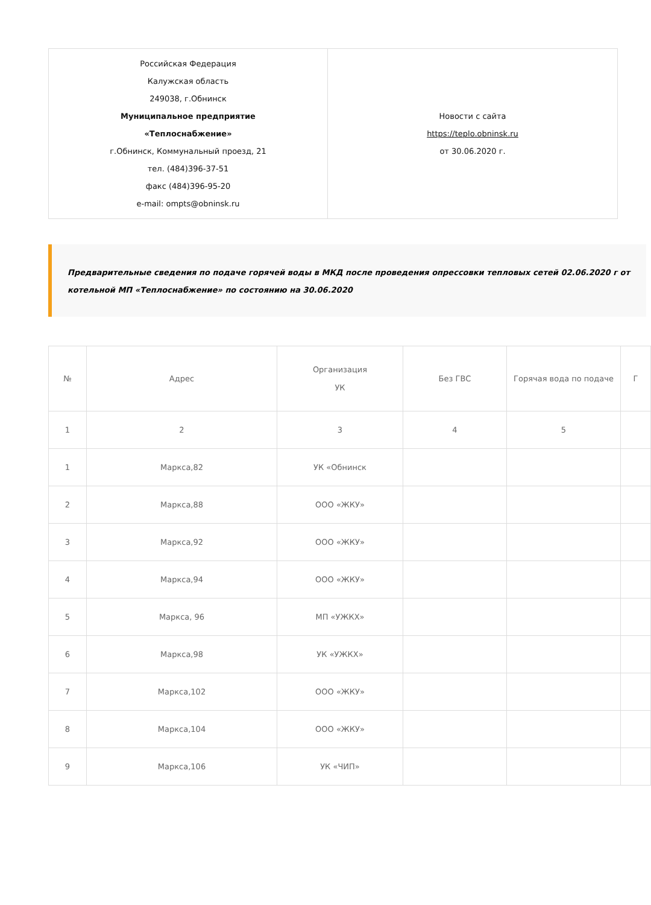| Российская Федерация Калужская область 249038, г.Обнинск Муниципальное предприятие «Теплоснабжение» г.Обнинск, Коммунальный проезд, 21 тел. (484)396-37-51 факс (484)396-95-20 e-mail: ompts@obninsk.ru | Новости с сайта https://teplo.obninsk.ru от 30.06.2020 г. |
Предварительные сведения по подаче горячей воды в МКД после проведения опрессовки тепловых сетей 02.06.2020 г от котельной МП «Теплоснабжение» по состоянию на 30.06.2020
| № | Адрес | Организация УК | Без ГВС | Горячая вода по подаче | Г |
| --- | --- | --- | --- | --- | --- |
| 1 | 2 | 3 | 4 | 5 | |
| 1 | Маркса,82 | УК «Обнинск | | | |
| 2 | Маркса,88 | ООО «ЖКУ» | | | |
| 3 | Маркса,92 | ООО «ЖКУ» | | | |
| 4 | Маркса,94 | ООО «ЖКУ» | | | |
| 5 | Маркса, 96 | МП «УЖКХ» | | | |
| 6 | Маркса,98 | УК «УЖКХ» | | | |
| 7 | Маркса,102 | ООО «ЖКУ» | | | |
| 8 | Маркса,104 | ООО «ЖКУ» | | | |
| 9 | Маркса,106 | УК «ЧИП» | | | |